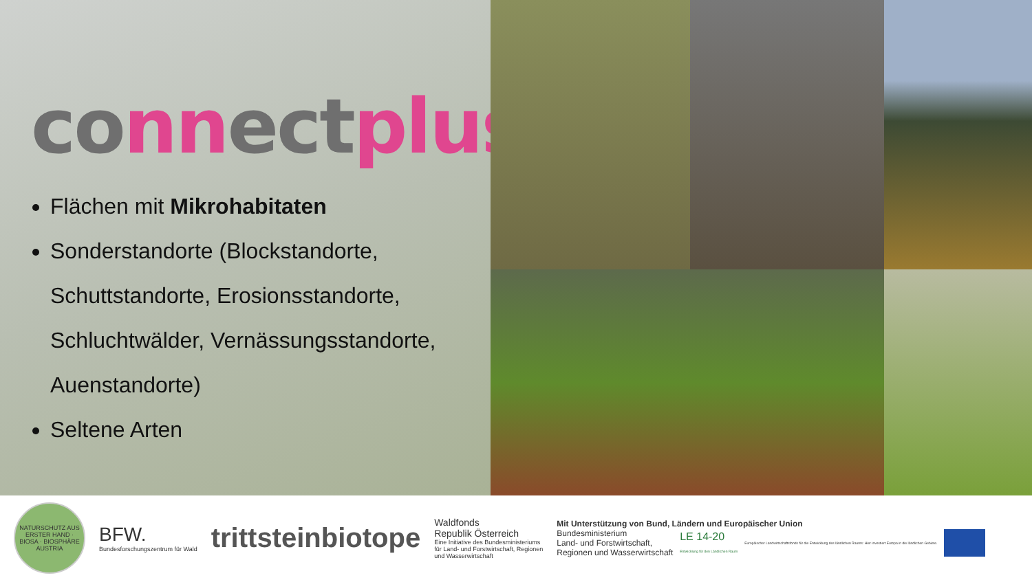co nn ect plus
Flächen mit Mikrohabitaten
Sonderstandorte (Blockstandorte, Schuttstandorte, Erosionsstandorte, Schluchtwälder, Vernässungsstandorte, Auenstandorte)
Seltene Arten
NATURSCHUTZ AUS ERSTER HAND · BIOSA · BIOSPHÄRE AUSTRIA
BFW.
Bundesforschungszentrum für Wald
trittsteinbiotope
Waldfonds
Republik Österreich
Eine Initiative des Bundesministeriums
für Land- und Forstwirtschaft, Regionen
und Wasserwirtschaft
Mit Unterstützung von Bund, Ländern und Europäischer Union
Bundesministerium
Land- und Forstwirtschaft,
Regionen und Wasserwirtschaft
LE 14-20
Entwicklung für den Ländlichen Raum
Europäischer Landwirtschaftsfonds für die Entwicklung des ländlichen Raums: Hier investiert Europa in die ländlichen Gebiete.